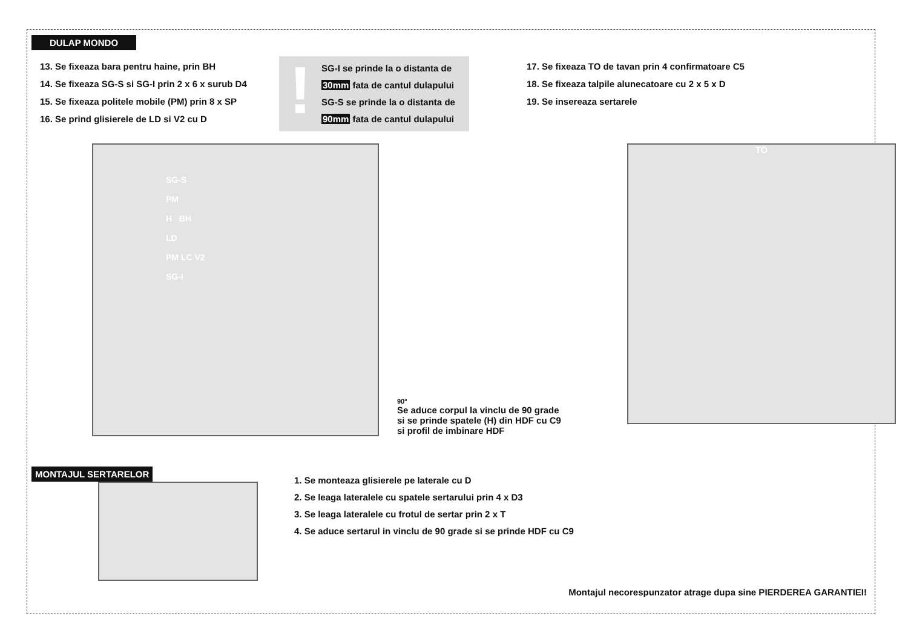DULAP MONDO
13. Se fixeaza bara pentru haine, prin BH
14. Se fixeaza SG-S si SG-I prin 2 x 6 x surub D4
15. Se fixeaza politele mobile (PM) prin 8 x SP
16. Se prind glisierele de LD si V2 cu D
!
SG-I se prinde la o distanta de
30mm fata de cantul dulapului
SG-S se prinde la o distanta de
90mm fata de cantul dulapului
17. Se fixeaza TO de tavan prin 4 confirmatoare C5
18. Se fixeaza talpile alunecatoare cu 2 x 5 x D
19. Se insereaza sertarele
SG-S
PM
H BH
LD
PM LC V2
SG-I
90º
Se aduce corpul la vinclu de 90 grade
si se prinde spatele (H) din HDF cu C9
si profil de imbinare HDF
TO
MONTAJUL SERTARELOR
1. Se monteaza glisierele pe laterale cu D
2. Se leaga lateralele cu spatele sertarului prin 4 x D3
3. Se leaga lateralele cu frotul de sertar prin 2 x T
4. Se aduce sertarul in vinclu de 90 grade si se prinde HDF cu C9
Montajul necorespunzator atrage dupa sine PIERDEREA GARANTIEI!